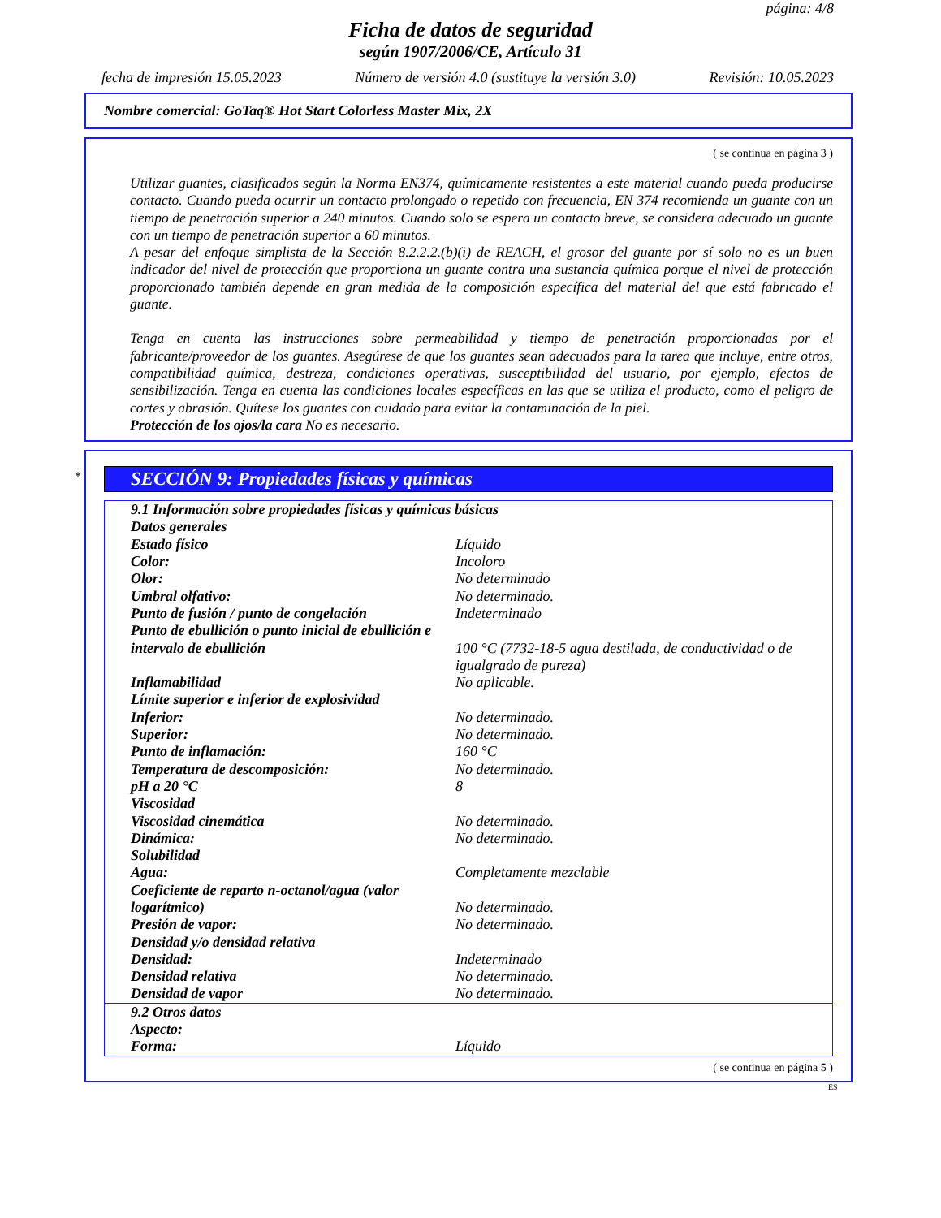página: 4/8
Ficha de datos de seguridad
según 1907/2006/CE, Artículo 31
fecha de impresión 15.05.2023 Número de versión 4.0 (sustituye la versión 3.0) Revisión: 10.05.2023
Nombre comercial: GoTaq® Hot Start Colorless Master Mix, 2X
( se continua en página 3 )
Utilizar guantes, clasificados según la Norma EN374, químicamente resistentes a este material cuando pueda producirse contacto. Cuando pueda ocurrir un contacto prolongado o repetido con frecuencia, EN 374 recomienda un guante con un tiempo de penetración superior a 240 minutos. Cuando solo se espera un contacto breve, se considera adecuado un guante con un tiempo de penetración superior a 60 minutos.
A pesar del enfoque simplista de la Sección 8.2.2.2.(b)(i) de REACH, el grosor del guante por sí solo no es un buen indicador del nivel de protección que proporciona un guante contra una sustancia química porque el nivel de protección proporcionado también depende en gran medida de la composición específica del material del que está fabricado el guante.
Tenga en cuenta las instrucciones sobre permeabilidad y tiempo de penetración proporcionadas por el fabricante/proveedor de los guantes. Asegúrese de que los guantes sean adecuados para la tarea que incluye, entre otros, compatibilidad química, destreza, condiciones operativas, susceptibilidad del usuario, por ejemplo, efectos de sensibilización. Tenga en cuenta las condiciones locales específicas en las que se utiliza el producto, como el peligro de cortes y abrasión. Quítese los guantes con cuidado para evitar la contaminación de la piel.
Protección de los ojos/la cara No es necesario.
*
SECCIÓN 9: Propiedades físicas y químicas
| 9.1 Información sobre propiedades físicas y químicas básicas | |
| Datos generales | |
| Estado físico | Líquido |
| Color: | Incoloro |
| Olor: | No determinado |
| Umbral olfativo: | No determinado. |
| Punto de fusión / punto de congelación | Indeterminado |
| Punto de ebullición o punto inicial de ebullición e intervalo de ebullición | 100 °C (7732-18-5 agua destilada, de conductividad o de igualgrado de pureza) |
| Inflamabilidad | No aplicable. |
| Límite superior e inferior de explosividad | |
| Inferior: | No determinado. |
| Superior: | No determinado. |
| Punto de inflamación: | 160 °C |
| Temperatura de descomposición: | No determinado. |
| pH a 20 °C | 8 |
| Viscosidad | |
| Viscosidad cinemática | No determinado. |
| Dinámica: | No determinado. |
| Solubilidad | |
| Agua: | Completamente mezclable |
| Coeficiente de reparto n-octanol/agua (valor logarítmico) | No determinado. |
| Presión de vapor: | No determinado. |
| Densidad y/o densidad relativa | |
| Densidad: | Indeterminado |
| Densidad relativa | No determinado. |
| Densidad de vapor | No determinado. |
| 9.2 Otros datos | |
| Aspecto: | |
| Forma: | Líquido |
( se continua en página 5 )
ES